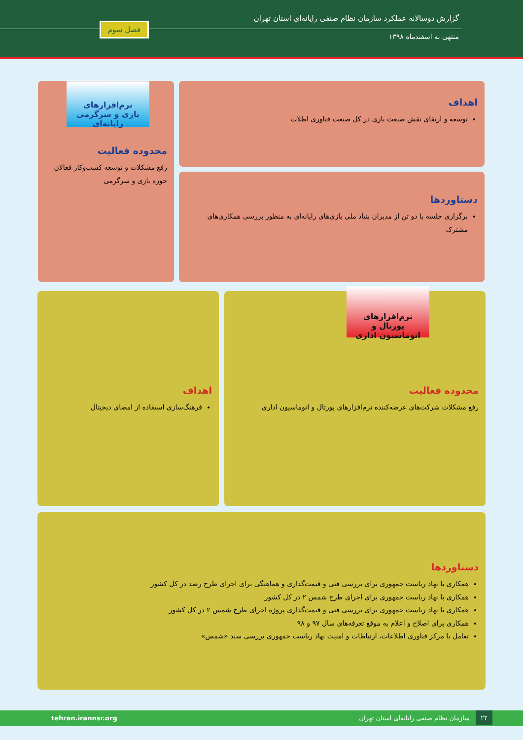گزارش دوسالانه عملکرد سازمان نظام صنفی رایانه‌ای استان تهران
منتهی به اسفندماه ۱۳۹۸
فصل سوم
نرم‌افزارهای بازی و سرگرمی رایانه‌ای
اهداف
توسعه و ارتقای نقش صنعت بازی در کل صنعت فناوری اطلات
محدوده فعالیت
رفع مشکلات و توسعه کسب‌وکار فعالان حوزه بازی و سرگرمی
دستاوردها
برگزاری جلسه با دو تن از مدیران بنیاد ملی بازی‌های رایانه‌ای به منظور بررسی همکاری‌های مشترک
محدوده فعالیت
رفع مشکلات شرکت‌های عرضه‌کننده نرم‌افزارهای پورتال و اتوماسیون اداری
نرم‌افزارهای پورتال و اتوماسیون اداری
اهداف
فرهنگ‌سازی استفاده از امضای دیجیتال
دستاوردها
همکاری با نهاد ریاست جمهوری برای بررسی فنی و قیمت‌گذاری و هماهنگی برای اجرای طرح رصد در کل کشور
همکاری با نهاد ریاست جمهوری برای اجرای طرح شمس ۲ در کل کشور
همکاری با نهاد ریاست جمهوری برای بررسی فنی و قیمت‌گذاری پروژه اجرای طرح شمس ۲ در کل کشور
همکاری برای اصلاح و اعلام به موقع تعرفه‌های سال ۹۷ و ۹۸
تعامل با مرکز فناوری اطلاعات، ارتباطات و امنیت نهاد ریاست جمهوری بررسی سند «شمس»
۲۲
سازمان نظام صنفی رایانه‌ای استان تهران tehran.irannsr.org